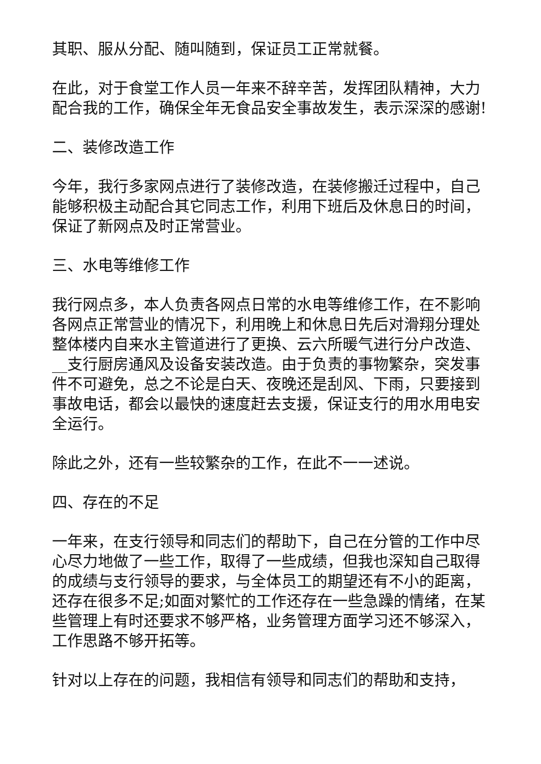其职、服从分配、随叫随到，保证员工正常就餐。
在此，对于食堂工作人员一年来不辞辛苦，发挥团队精神，大力配合我的工作，确保全年无食品安全事故发生，表示深深的感谢!
二、装修改造工作
今年，我行多家网点进行了装修改造，在装修搬迁过程中，自己能够积极主动配合其它同志工作，利用下班后及休息日的时间，保证了新网点及时正常营业。
三、水电等维修工作
我行网点多，本人负责各网点日常的水电等维修工作，在不影响各网点正常营业的情况下，利用晚上和休息日先后对滑翔分理处整体楼内自来水主管道进行了更换、云六所暖气进行分户改造、__支行厨房通风及设备安装改造。由于负责的事物繁杂，突发事件不可避免，总之不论是白天、夜晚还是刮风、下雨，只要接到事故电话，都会以最快的速度赶去支援，保证支行的用水用电安全运行。
除此之外，还有一些较繁杂的工作，在此不一一述说。
四、存在的不足
一年来，在支行领导和同志们的帮助下，自己在分管的工作中尽心尽力地做了一些工作，取得了一些成绩，但我也深知自己取得的成绩与支行领导的要求，与全体员工的期望还有不小的距离，还存在很多不足;如面对繁忙的工作还存在一些急躁的情绪，在某些管理上有时还要求不够严格，业务管理方面学习还不够深入，工作思路不够开拓等。
针对以上存在的问题，我相信有领导和同志们的帮助和支持，